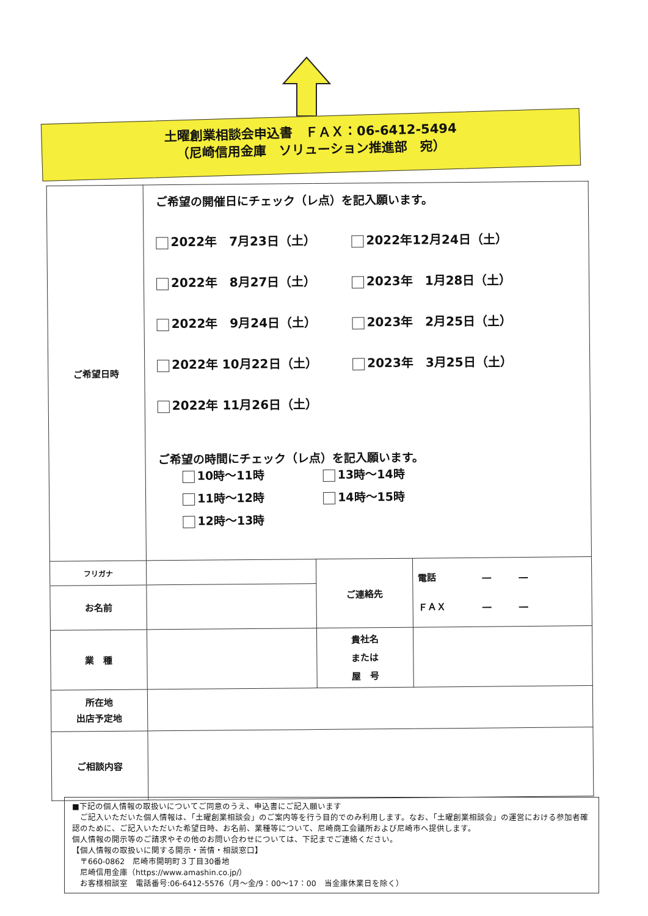土曜創業相談会申込書　ＦＡＸ：06-6412-5494
（尼崎信用金庫　ソリューション推進部　宛）
| ご希望日時 | ご希望の開催日にチェック（レ点）を記入願います。 2022年 7月23日（土） 2022年12月24日（土） 2022年 8月27日（土） 2023年 1月28日（土） 2022年 9月24日（土） 2023年 2月25日（土） 2022年 10月22日（土） 2023年 3月25日（土） 2022年 11月26日（土） ご希望の時間にチェック（レ点）を記入願います。 10時～11時 13時～14時 11時～12時 14時～15時 12時～13時 | | |
| フリガナ | | ご連絡先 | 電話 ― ― ＦＡＸ ― ― |
| お名前 | | | |
| 業 種 | | 貴社名 または 屋 号 | |
| 所在地 出店予定地 | | | |
| ご相談内容 | | | |
■下記の個人情報の取扱いについてご同意のうえ、申込書にご記入願います
　ご記入いただいた個人情報は、「土曜創業相談会」のご案内等を行う目的でのみ利用します。なお、「土曜創業相談会」の運営における参加者確認のために、ご記入いただいた希望日時、お名前、業種等について、尼崎商工会議所および尼崎市へ提供します。
個人情報の開示等のご請求やその他のお問い合わせについては、下記までご連絡ください。
【個人情報の取扱いに関する開示・苦情・相談窓口】
　〒660-0862　尼崎市開明町３丁目30番地
　尼崎信用金庫（https://www.amashin.co.jp/）
　お客様相談室　電話番号:06-6412-5576（月～金/9：00～17：00　当金庫休業日を除く）